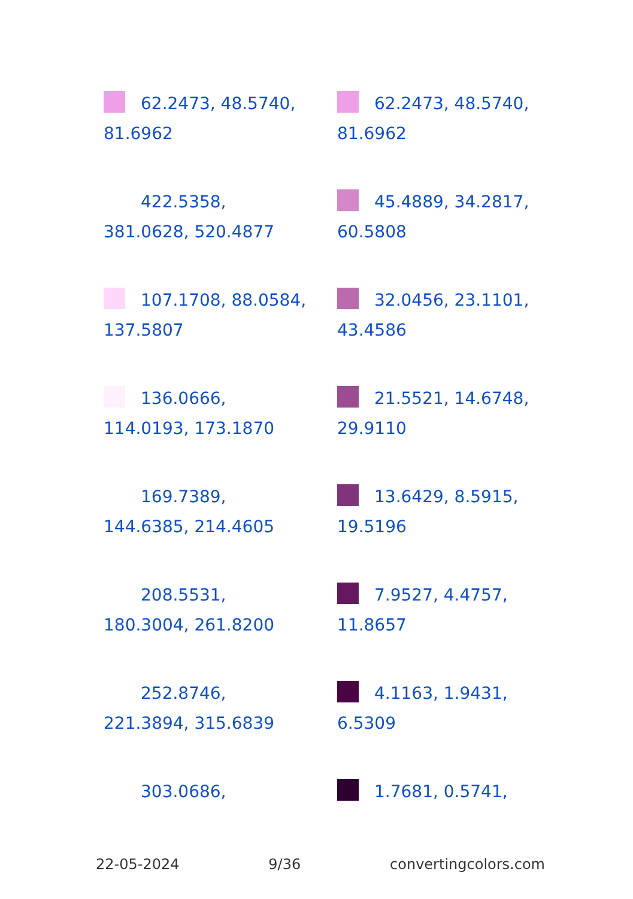62.2473, 48.5740,
81.6962
62.2473, 48.5740,
81.6962
422.5358,
381.0628, 520.4877
45.4889, 34.2817,
60.5808
107.1708, 88.0584,
137.5807
32.0456, 23.1101,
43.4586
136.0666,
114.0193, 173.1870
21.5521, 14.6748,
29.9110
169.7389,
144.6385, 214.4605
13.6429, 8.5915,
19.5196
208.5531,
180.3004, 261.8200
7.9527, 4.4757,
11.8657
252.8746,
221.3894, 315.6839
4.1163, 1.9431,
6.5309
303.0686,
1.7681, 0.5741,
22-05-2024 9/36 convertingcolors.com